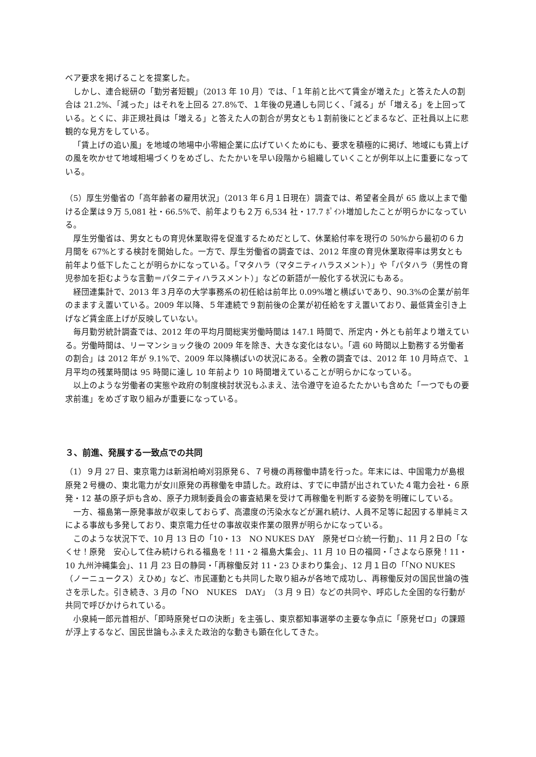ベア要求を掲げることを提案した。
しかし、連合総研の「勤労者短観」（2013 年 10 月）では、「１年前と比べて賃金が増えた」と答えた人の割合は 21.2%、「減った」はそれを上回る 27.8%で、１年後の見通しも同じく、「減る」が「増える」を上回っている。とくに、非正規社員は「増える」と答えた人の割合が男女とも１割前後にとどまるなど、正社員以上に悲観的な見方をしている。
「賃上げの追い風」を地域の地場中小零細企業に広げていくためにも、要求を積極的に掲げ、地域にも賃上げの風を吹かせて地域相場づくりをめざし、たたかいを早い段階から組織していくことが例年以上に重要になっている。
（5）厚生労働省の「高年齢者の雇用状況」（2013 年６月１日現在）調査では、希望者全員が 65 歳以上まで働ける企業は９万 5,081 社・66.5%で、前年よりも２万 6,534 社・17.7 ﾎﾟｲﾝﾄ増加したことが明らかになっている。
厚生労働省は、男女ともの育児休業取得を促進するためだとして、休業給付率を現行の 50%から最初の６カ月間を 67%とする検討を開始した。一方で、厚生労働省の調査では、2012 年度の育児休業取得率は男女とも前年より低下したことが明らかになっている。「マタハラ（マタニティハラスメント）」や「パタハラ（男性の育児参加を拒むような言動＝パタニティハラスメント）」などの新語が一般化する状況にもある。
経団連集計で、2013 年３月卒の大学事務系の初任給は前年比 0.09%増と横ばいであり、90.3%の企業が前年のまますえ置いている。2009 年以降、５年連続で９割前後の企業が初任給をすえ置いており、最低賃金引き上げなど賃金底上げが反映していない。
毎月勤労統計調査では、2012 年の平均月間総実労働時間は 147.1 時間で、所定内・外とも前年より増えている。労働時間は、リーマンショック後の 2009 年を除き、大きな変化はない。「週 60 時間以上勤務する労働者の割合」は 2012 年が 9.1%で、2009 年以降横ばいの状況にある。全教の調査では、2012 年 10 月時点で、１月平均の残業時間は 95 時間に達し 10 年前より 10 時間増えていることが明らかになっている。
以上のような労働者の実態や政府の制度検討状況もふまえ、法令遵守を迫るたたかいも含めた「一つでもの要求前進」をめざす取り組みが重要になっている。
３、前進、発展する一致点での共同
（1）９月 27 日、東京電力は新潟柏崎刈羽原発６、７号機の再稼働申請を行った。年末には、中国電力が島根原発２号機の、東北電力が女川原発の再稼働を申請した。政府は、すでに申請が出されていた４電力会社・６原発・12 基の原子炉も含め、原子力規制委員会の審査結果を受けて再稼働を判断する姿勢を明確にしている。
一方、福島第一原発事故が収束しておらず、高濃度の汚染水などが漏れ続け、人員不足等に起因する単純ミスによる事故も多発しており、東京電力任せの事故収束作業の限界が明らかになっている。
このような状況下で、10 月 13 日の「10・13　NO NUKES DAY　原発ゼロ☆統一行動」、11 月２日の「なくせ！原発　安心して住み続けられる福島を！11・2 福島大集会」、11 月 10 日の福岡・「さよなら原発！11・10 九州沖縄集会」、11 月 23 日の静岡・「再稼働反対 11・23 ひまわり集会」、12 月１日の「「NO NUKES（ノーニュークス）えひめ」など、市民運動とも共同した取り組みが各地で成功し、再稼働反対の国民世論の強さを示した。引き続き、3 月の「NO　NUKES　DAY」（3 月 9 日）などの共同や、呼応した全国的な行動が共同で呼びかけられている。
小泉純一郎元首相が、「即時原発ゼロの決断」を主張し、東京都知事選挙の主要な争点に「原発ゼロ」の課題が浮上するなど、国民世論もふまえた政治的な動きも顕在化してきた。